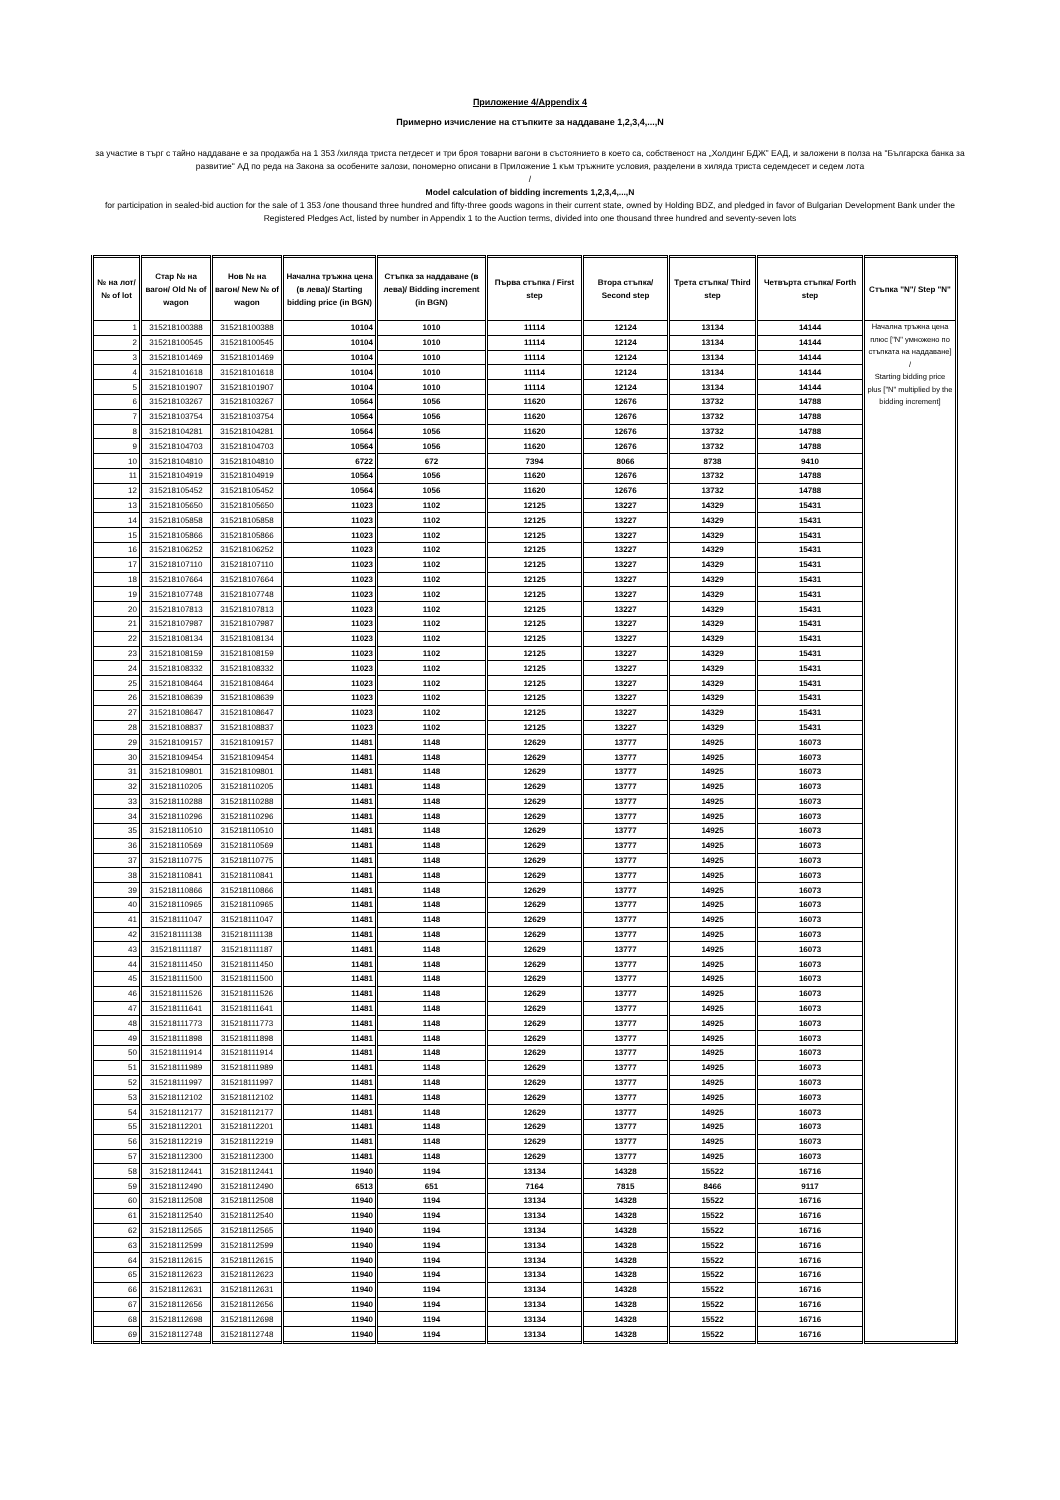Приложение 4/Appendix 4
Примерно изчисление на стъпките за наддаване 1,2,3,4,...,N
за участие в търг с тайно наддаване е за продажба на 1 353 /хиляда триста петдесет и три броя товарни вагони в състоянието в което са, собственост на „Холдинг БДЖ” ЕАД, и заложени в полза на "Българска банка за развитие" АД по реда на Закона за особените залози, пономерно описани в Приложение 1 към тръжните условия, разделени в хиляда триста седемдесет и седем лота
/
Model calculation of bidding increments 1,2,3,4,...,N
for participation in sealed-bid auction for the sale of 1 353 /one thousand three hundred and fifty-three goods wagons in their current state, owned by Holding BDZ, and pledged in favor of Bulgarian Development Bank under the Registered Pledges Act, listed by number in Appendix 1 to the Auction terms, divided into one thousand three hundred and seventy-seven lots
| № на лот/ № of lot | Стар № на вагон/ Old № of wagon | Нов № на вагон/ New № of wagon | Начална тръжна цена (в лева)/ Starting bidding price (in BGN) | Стъпка за наддаване (в лева)/ Bidding increment (in BGN) | Първа стъпка / First step | Втора стъпка/ Second step | Трета стъпка/ Third step | Четвърта стъпка/ Forth step | Стъпка "N"/ Step "N" |
| --- | --- | --- | --- | --- | --- | --- | --- | --- | --- |
| 1 | 315218100388 | 315218100388 | 10104 | 1010 | 11114 | 12124 | 13134 | 14144 | Начална тръжна цена плюс ["N" умножено по стъпката на наддаване] / Starting bidding price plus ["N" multiplied by the bidding increment] |
| 2 | 315218100545 | 315218100545 | 10104 | 1010 | 11114 | 12124 | 13134 | 14144 | |
| 3 | 315218101469 | 315218101469 | 10104 | 1010 | 11114 | 12124 | 13134 | 14144 | |
| 4 | 315218101618 | 315218101618 | 10104 | 1010 | 11114 | 12124 | 13134 | 14144 | |
| 5 | 315218101907 | 315218101907 | 10104 | 1010 | 11114 | 12124 | 13134 | 14144 | |
| 6 | 315218103267 | 315218103267 | 10564 | 1056 | 11620 | 12676 | 13732 | 14788 | |
| 7 | 315218103754 | 315218103754 | 10564 | 1056 | 11620 | 12676 | 13732 | 14788 | |
| 8 | 315218104281 | 315218104281 | 10564 | 1056 | 11620 | 12676 | 13732 | 14788 | |
| 9 | 315218104703 | 315218104703 | 10564 | 1056 | 11620 | 12676 | 13732 | 14788 | |
| 10 | 315218104810 | 315218104810 | 6722 | 672 | 7394 | 8066 | 8738 | 9410 | |
| 11 | 315218104919 | 315218104919 | 10564 | 1056 | 11620 | 12676 | 13732 | 14788 | |
| 12 | 315218105452 | 315218105452 | 10564 | 1056 | 11620 | 12676 | 13732 | 14788 | |
| 13 | 315218105650 | 315218105650 | 11023 | 1102 | 12125 | 13227 | 14329 | 15431 | |
| 14 | 315218105858 | 315218105858 | 11023 | 1102 | 12125 | 13227 | 14329 | 15431 | |
| 15 | 315218105866 | 315218105866 | 11023 | 1102 | 12125 | 13227 | 14329 | 15431 | |
| 16 | 315218106252 | 315218106252 | 11023 | 1102 | 12125 | 13227 | 14329 | 15431 | |
| 17 | 315218107110 | 315218107110 | 11023 | 1102 | 12125 | 13227 | 14329 | 15431 | |
| 18 | 315218107664 | 315218107664 | 11023 | 1102 | 12125 | 13227 | 14329 | 15431 | |
| 19 | 315218107748 | 315218107748 | 11023 | 1102 | 12125 | 13227 | 14329 | 15431 | |
| 20 | 315218107813 | 315218107813 | 11023 | 1102 | 12125 | 13227 | 14329 | 15431 | |
| 21 | 315218107987 | 315218107987 | 11023 | 1102 | 12125 | 13227 | 14329 | 15431 | |
| 22 | 315218108134 | 315218108134 | 11023 | 1102 | 12125 | 13227 | 14329 | 15431 | |
| 23 | 315218108159 | 315218108159 | 11023 | 1102 | 12125 | 13227 | 14329 | 15431 | |
| 24 | 315218108332 | 315218108332 | 11023 | 1102 | 12125 | 13227 | 14329 | 15431 | |
| 25 | 315218108464 | 315218108464 | 11023 | 1102 | 12125 | 13227 | 14329 | 15431 | |
| 26 | 315218108639 | 315218108639 | 11023 | 1102 | 12125 | 13227 | 14329 | 15431 | |
| 27 | 315218108647 | 315218108647 | 11023 | 1102 | 12125 | 13227 | 14329 | 15431 | |
| 28 | 315218108837 | 315218108837 | 11023 | 1102 | 12125 | 13227 | 14329 | 15431 | |
| 29 | 315218109157 | 315218109157 | 11481 | 1148 | 12629 | 13777 | 14925 | 16073 | |
| 30 | 315218109454 | 315218109454 | 11481 | 1148 | 12629 | 13777 | 14925 | 16073 | |
| 31 | 315218109801 | 315218109801 | 11481 | 1148 | 12629 | 13777 | 14925 | 16073 | |
| 32 | 315218110205 | 315218110205 | 11481 | 1148 | 12629 | 13777 | 14925 | 16073 | |
| 33 | 315218110288 | 315218110288 | 11481 | 1148 | 12629 | 13777 | 14925 | 16073 | |
| 34 | 315218110296 | 315218110296 | 11481 | 1148 | 12629 | 13777 | 14925 | 16073 | |
| 35 | 315218110510 | 315218110510 | 11481 | 1148 | 12629 | 13777 | 14925 | 16073 | |
| 36 | 315218110569 | 315218110569 | 11481 | 1148 | 12629 | 13777 | 14925 | 16073 | |
| 37 | 315218110775 | 315218110775 | 11481 | 1148 | 12629 | 13777 | 14925 | 16073 | |
| 38 | 315218110841 | 315218110841 | 11481 | 1148 | 12629 | 13777 | 14925 | 16073 | |
| 39 | 315218110866 | 315218110866 | 11481 | 1148 | 12629 | 13777 | 14925 | 16073 | |
| 40 | 315218110965 | 315218110965 | 11481 | 1148 | 12629 | 13777 | 14925 | 16073 | |
| 41 | 315218111047 | 315218111047 | 11481 | 1148 | 12629 | 13777 | 14925 | 16073 | |
| 42 | 315218111138 | 315218111138 | 11481 | 1148 | 12629 | 13777 | 14925 | 16073 | |
| 43 | 315218111187 | 315218111187 | 11481 | 1148 | 12629 | 13777 | 14925 | 16073 | |
| 44 | 315218111450 | 315218111450 | 11481 | 1148 | 12629 | 13777 | 14925 | 16073 | |
| 45 | 315218111500 | 315218111500 | 11481 | 1148 | 12629 | 13777 | 14925 | 16073 | |
| 46 | 315218111526 | 315218111526 | 11481 | 1148 | 12629 | 13777 | 14925 | 16073 | |
| 47 | 315218111641 | 315218111641 | 11481 | 1148 | 12629 | 13777 | 14925 | 16073 | |
| 48 | 315218111773 | 315218111773 | 11481 | 1148 | 12629 | 13777 | 14925 | 16073 | |
| 49 | 315218111898 | 315218111898 | 11481 | 1148 | 12629 | 13777 | 14925 | 16073 | |
| 50 | 315218111914 | 315218111914 | 11481 | 1148 | 12629 | 13777 | 14925 | 16073 | |
| 51 | 315218111989 | 315218111989 | 11481 | 1148 | 12629 | 13777 | 14925 | 16073 | |
| 52 | 315218111997 | 315218111997 | 11481 | 1148 | 12629 | 13777 | 14925 | 16073 | |
| 53 | 315218112102 | 315218112102 | 11481 | 1148 | 12629 | 13777 | 14925 | 16073 | |
| 54 | 315218112177 | 315218112177 | 11481 | 1148 | 12629 | 13777 | 14925 | 16073 | |
| 55 | 315218112201 | 315218112201 | 11481 | 1148 | 12629 | 13777 | 14925 | 16073 | |
| 56 | 315218112219 | 315218112219 | 11481 | 1148 | 12629 | 13777 | 14925 | 16073 | |
| 57 | 315218112300 | 315218112300 | 11481 | 1148 | 12629 | 13777 | 14925 | 16073 | |
| 58 | 315218112441 | 315218112441 | 11940 | 1194 | 13134 | 14328 | 15522 | 16716 | |
| 59 | 315218112490 | 315218112490 | 6513 | 651 | 7164 | 7815 | 8466 | 9117 | |
| 60 | 315218112508 | 315218112508 | 11940 | 1194 | 13134 | 14328 | 15522 | 16716 | |
| 61 | 315218112540 | 315218112540 | 11940 | 1194 | 13134 | 14328 | 15522 | 16716 | |
| 62 | 315218112565 | 315218112565 | 11940 | 1194 | 13134 | 14328 | 15522 | 16716 | |
| 63 | 315218112599 | 315218112599 | 11940 | 1194 | 13134 | 14328 | 15522 | 16716 | |
| 64 | 315218112615 | 315218112615 | 11940 | 1194 | 13134 | 14328 | 15522 | 16716 | |
| 65 | 315218112623 | 315218112623 | 11940 | 1194 | 13134 | 14328 | 15522 | 16716 | |
| 66 | 315218112631 | 315218112631 | 11940 | 1194 | 13134 | 14328 | 15522 | 16716 | |
| 67 | 315218112656 | 315218112656 | 11940 | 1194 | 13134 | 14328 | 15522 | 16716 | |
| 68 | 315218112698 | 315218112698 | 11940 | 1194 | 13134 | 14328 | 15522 | 16716 | |
| 69 | 315218112748 | 315218112748 | 11940 | 1194 | 13134 | 14328 | 15522 | 16716 | |